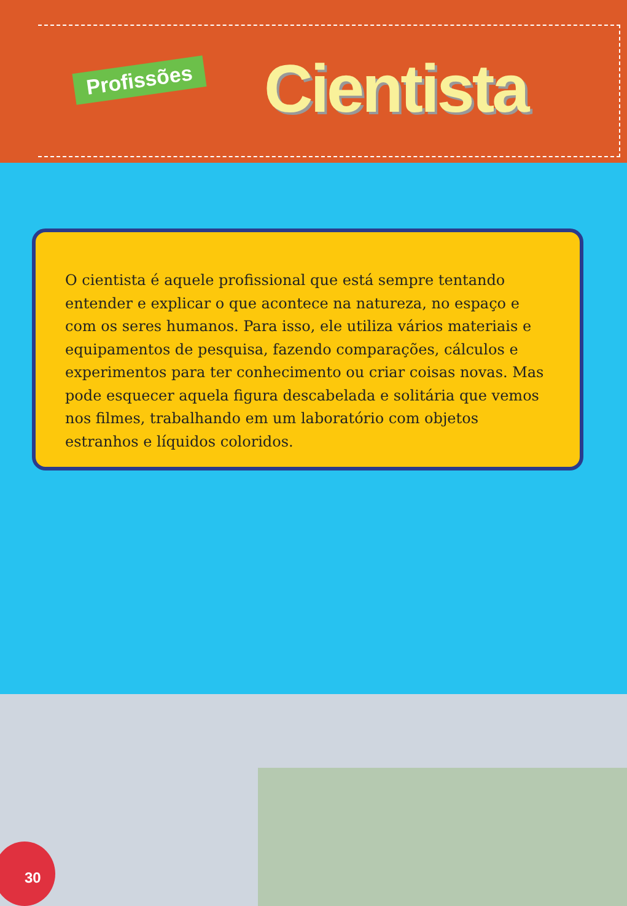Profissões Cientista
O cientista é aquele profissional que está sempre tentando entender e explicar o que acontece na natureza, no espaço e com os seres humanos. Para isso, ele utiliza vários materiais e equipamentos de pesquisa, fazendo comparações, cálculos e experimentos para ter conhecimento ou criar coisas novas. Mas pode esquecer aquela figura descabelada e solitária que vemos nos filmes, trabalhando em um laboratório com objetos estranhos e líquidos coloridos.
30